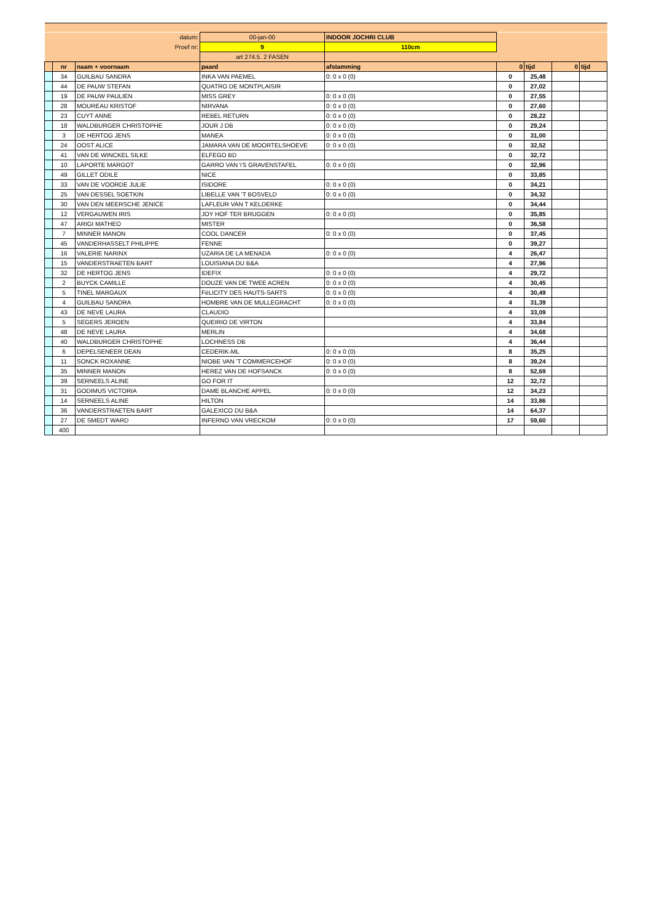| datum: | | | 00-jan-00 | INDOOR JOCHRI CLUB | | | | |
| Proef nr: | | | 9 | 110cm | | | | |
| | | | art 274.5. 2 FASEN | | | | | |
| | nr | naam + voornaam | paard | afstamming | 0 | tijd | 0 | tijd |
| | 34 | GUILBAU SANDRA | INKA VAN PAEMEL | 0: 0 x 0 (0) | 0 | 25,48 | | |
| | 44 | DE PAUW STEFAN | QUATRO DE MONTPLAISIR | | 0 | 27,02 | | |
| | 19 | DE PAUW PAULIEN | MISS GREY | 0: 0 x 0 (0) | 0 | 27,55 | | |
| | 28 | MOUREAU KRISTOF | NIRVANA | 0: 0 x 0 (0) | 0 | 27,60 | | |
| | 23 | CUYT ANNE | REBEL RETURN | 0: 0 x 0 (0) | 0 | 28,22 | | |
| | 18 | WALDBURGER CHRISTOPHE | JOUR J DB | 0: 0 x 0 (0) | 0 | 29,24 | | |
| | 3 | DE HERTOG JENS | MANEA | 0: 0 x 0 (0) | 0 | 31,00 | | |
| | 24 | OOST ALICE | JAMARA VAN DE MOORTELSHOEVE | 0: 0 x 0 (0) | 0 | 32,52 | | |
| | 41 | VAN DE WINCKEL SILKE | ELFEGO BD | | 0 | 32,72 | | |
| | 10 | LAPORTE MARGOT | GARRO VAN \'S GRAVENSTAFEL | 0: 0 x 0 (0) | 0 | 32,96 | | |
| | 49 | GILLET ODILE | NICE | | 0 | 33,85 | | |
| | 33 | VAN DE VOORDE JULIE | ISIDORE | 0: 0 x 0 (0) | 0 | 34,21 | | |
| | 25 | VAN DESSEL SOETKIN | LIBELLE VAN 'T BOSVELD | 0: 0 x 0 (0) | 0 | 34,32 | | |
| | 30 | VAN DEN MEERSCHE JENICE | LAFLEUR VAN T KELDERKE | | 0 | 34,44 | | |
| | 12 | VERGAUWEN IRIS | JOY HOF TER BRUGGEN | 0: 0 x 0 (0) | 0 | 35,85 | | |
| | 47 | ARIGI MATHEO | MISTER | | 0 | 36,58 | | |
| | 7 | MINNER MANON | COOL DANCER | 0: 0 x 0 (0) | 0 | 37,45 | | |
| | 45 | VANDERHASSELT PHILIPPE | FENNE | | 0 | 39,27 | | |
| | 16 | VALERIE NARINX | UZARIA DE LA MENADA | 0: 0 x 0 (0) | 4 | 26,47 | | |
| | 15 | VANDERSTRAETEN BART | LOUISIANA DU B&A | | 4 | 27,96 | | |
| | 32 | DE HERTOG JENS | IDEFIX | 0: 0 x 0 (0) | 4 | 29,72 | | |
| | 2 | BUYCK CAMILLE | DOUZE VAN DE TWEE ACREN | 0: 0 x 0 (0) | 4 | 30,45 | | |
| | 5 | TINEL MARGAUX | FéLICITY DES HAUTS-SARTS | 0: 0 x 0 (0) | 4 | 30,49 | | |
| | 4 | GUILBAU SANDRA | HOMBRE VAN DE MULLEGRACHT | 0: 0 x 0 (0) | 4 | 31,39 | | |
| | 43 | DE NEVE LAURA | CLAUDIO | | 4 | 33,09 | | |
| | 5 | SEGERS JEROEN | QUEIRIO DE VIRTON | | 4 | 33,84 | | |
| | 48 | DE NEVE LAURA | MERLIN | | 4 | 34,68 | | |
| | 40 | WALDBURGER CHRISTOPHE | LOCHNESS DB | | 4 | 36,44 | | |
| | 6 | DEPELSENEER DEAN | CEDERIK-ML | 0: 0 x 0 (0) | 8 | 35,25 | | |
| | 11 | SONCK ROXANNE | NIOBE VAN 'T COMMERCEHOF | 0: 0 x 0 (0) | 8 | 39,24 | | |
| | 35 | MINNER MANON | HEREZ VAN DE HOFSANCK | 0: 0 x 0 (0) | 8 | 52,69 | | |
| | 39 | SERNEELS ALINE | GO FOR IT | | 12 | 32,72 | | |
| | 31 | GODIMUS VICTORIA | DAME BLANCHE APPEL | 0: 0 x 0 (0) | 12 | 34,23 | | |
| | 14 | SERNEELS ALINE | HILTON | | 14 | 33,86 | | |
| | 36 | VANDERSTRAETEN BART | GALEXICO DU B&A | | 14 | 64,37 | | |
| | 27 | DE SMEDT WARD | INFERNO VAN VRECKOM | 0: 0 x 0 (0) | 17 | 59,60 | | |
| | 400 | | | | | | | |